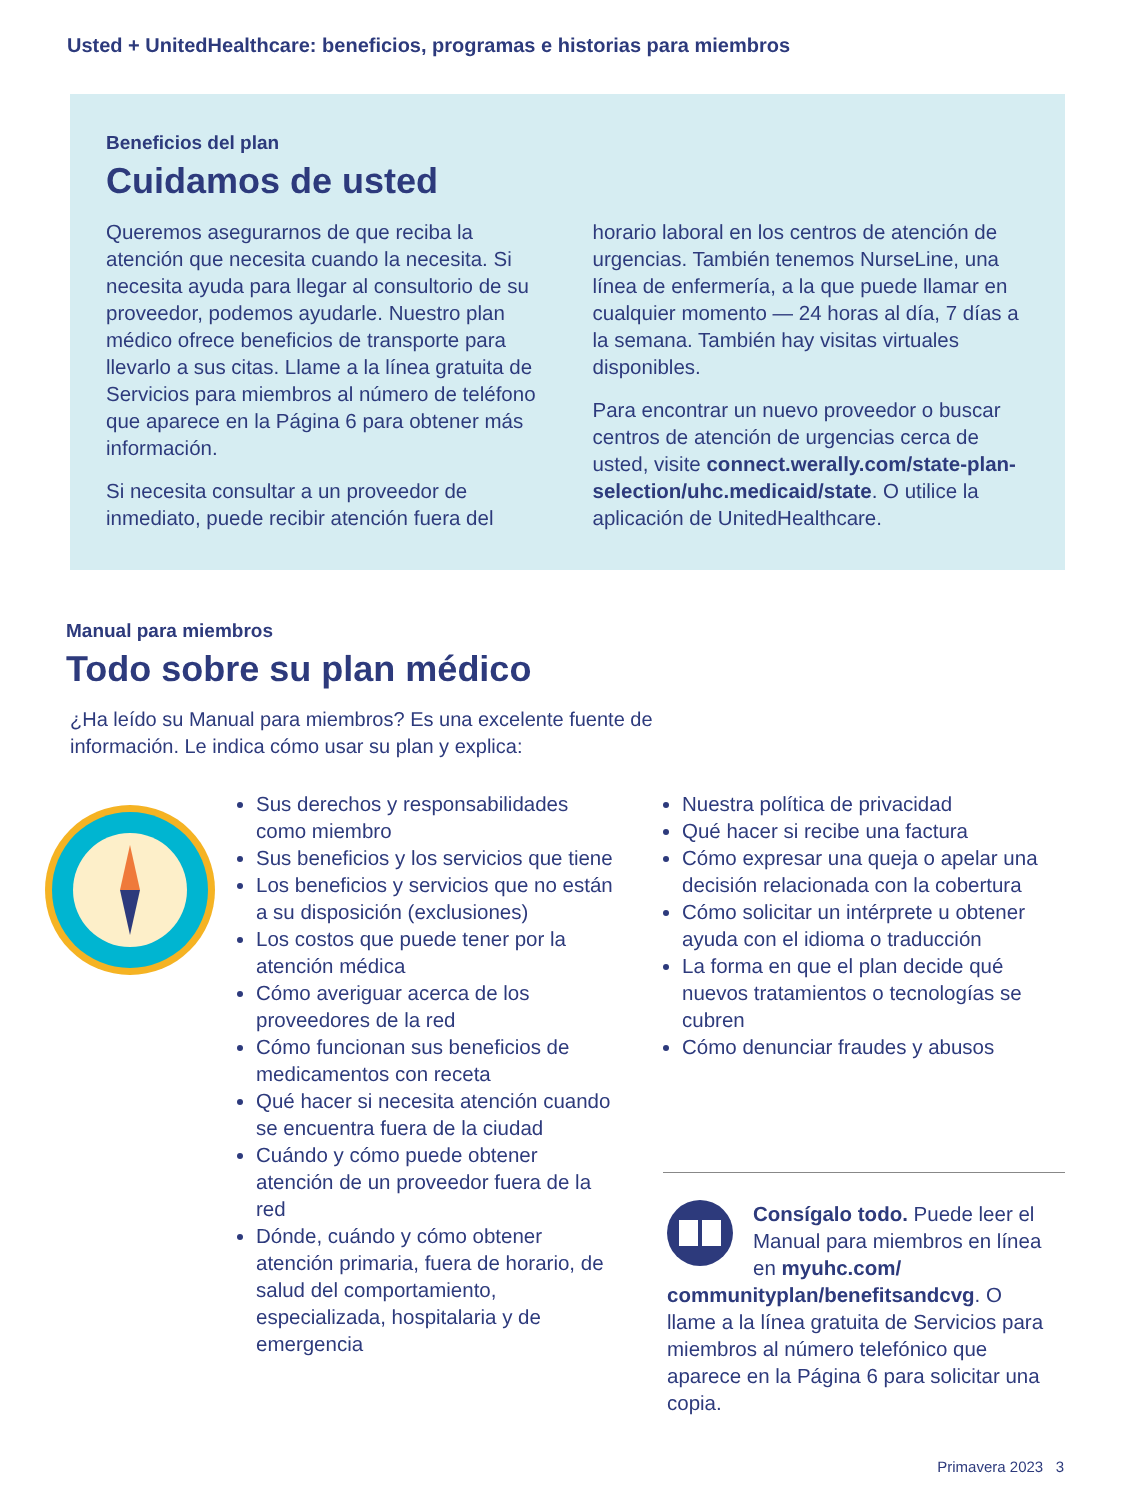Usted + UnitedHealthcare: beneficios, programas e historias para miembros
Beneficios del plan
Cuidamos de usted
Queremos asegurarnos de que reciba la atención que necesita cuando la necesita. Si necesita ayuda para llegar al consultorio de su proveedor, podemos ayudarle. Nuestro plan médico ofrece beneficios de transporte para llevarlo a sus citas. Llame a la línea gratuita de Servicios para miembros al número de teléfono que aparece en la Página 6 para obtener más información.
Si necesita consultar a un proveedor de inmediato, puede recibir atención fuera del
horario laboral en los centros de atención de urgencias. También tenemos NurseLine, una línea de enfermería, a la que puede llamar en cualquier momento — 24 horas al día, 7 días a la semana. También hay visitas virtuales disponibles.
Para encontrar un nuevo proveedor o buscar centros de atención de urgencias cerca de usted, visite connect.werally.com/state-plan-selection/uhc.medicaid/state. O utilice la aplicación de UnitedHealthcare.
Manual para miembros
Todo sobre su plan médico
¿Ha leído su Manual para miembros? Es una excelente fuente de información. Le indica cómo usar su plan y explica:
Sus derechos y responsabilidades como miembro
Sus beneficios y los servicios que tiene
Los beneficios y servicios que no están a su disposición (exclusiones)
Los costos que puede tener por la atención médica
Cómo averiguar acerca de los proveedores de la red
Cómo funcionan sus beneficios de medicamentos con receta
Qué hacer si necesita atención cuando se encuentra fuera de la ciudad
Cuándo y cómo puede obtener atención de un proveedor fuera de la red
Dónde, cuándo y cómo obtener atención primaria, fuera de horario, de salud del comportamiento, especializada, hospitalaria y de emergencia
Nuestra política de privacidad
Qué hacer si recibe una factura
Cómo expresar una queja o apelar una decisión relacionada con la cobertura
Cómo solicitar un intérprete u obtener ayuda con el idioma o traducción
La forma en que el plan decide qué nuevos tratamientos o tecnologías se cubren
Cómo denunciar fraudes y abusos
Consígalo todo. Puede leer el Manual para miembros en línea en myuhc.com/ communityplan/benefitsandcvg. O llame a la línea gratuita de Servicios para miembros al número telefónico que aparece en la Página 6 para solicitar una copia.
Primavera 2023 3